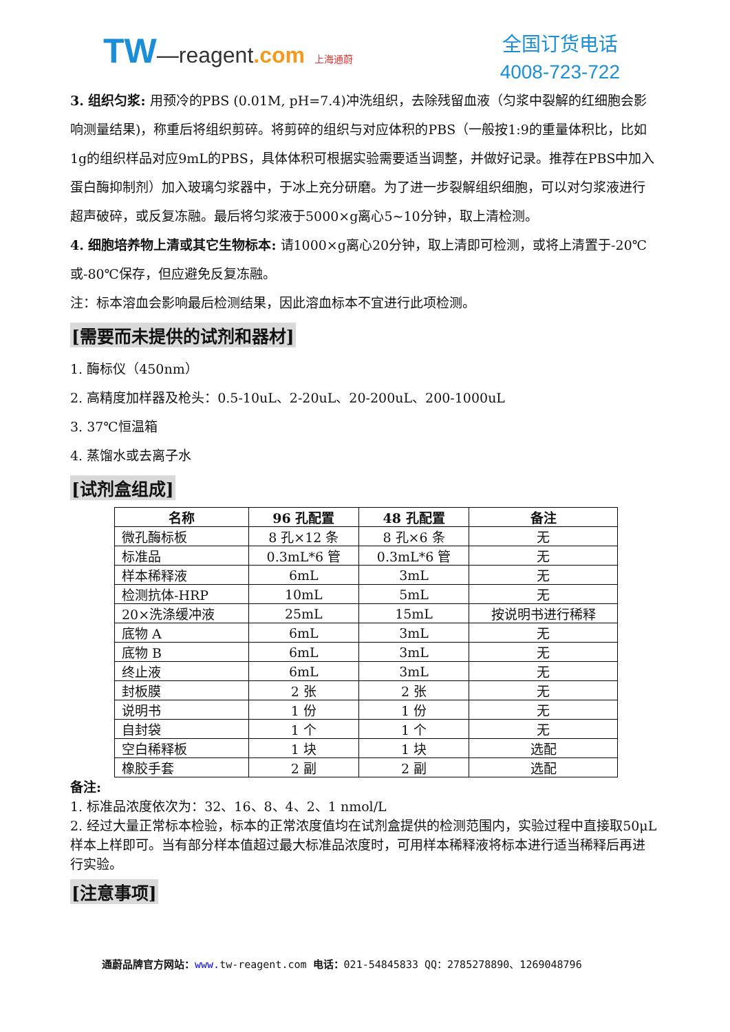TW—reagent.com 上海通蔚
全国订货电话
4008-723-722
3. 组织匀浆: 用预冷的PBS (0.01M, pH=7.4)冲洗组织，去除残留血液（匀浆中裂解的红细胞会影响测量结果)，称重后将组织剪碎。将剪碎的组织与对应体积的PBS（一般按1:9的重量体积比，比如1g的组织样品对应9mL的PBS，具体体积可根据实验需要适当调整，并做好记录。推荐在PBS中加入蛋白酶抑制剂）加入玻璃匀浆器中，于冰上充分研磨。为了进一步裂解组织细胞，可以对匀浆液进行超声破碎，或反复冻融。最后将匀浆液于5000×g离心5~10分钟，取上清检测。
4. 细胞培养物上清或其它生物标本: 请1000×g离心20分钟，取上清即可检测，或将上清置于-20℃或-80℃保存，但应避免反复冻融。
注：标本溶血会影响最后检测结果，因此溶血标本不宜进行此项检测。
[需要而未提供的试剂和器材]
1. 酶标仪（450nm）
2. 高精度加样器及枪头：0.5-10uL、2-20uL、20-200uL、200-1000uL
3. 37℃恒温箱
4. 蒸馏水或去离子水
[试剂盒组成]
| 名称 | 96 孔配置 | 48 孔配置 | 备注 |
| --- | --- | --- | --- |
| 微孔酶标板 | 8 孔×12 条 | 8 孔×6 条 | 无 |
| 标准品 | 0.3mL*6 管 | 0.3mL*6 管 | 无 |
| 样本稀释液 | 6mL | 3mL | 无 |
| 检测抗体-HRP | 10mL | 5mL | 无 |
| 20×洗涤缓冲液 | 25mL | 15mL | 按说明书进行稀释 |
| 底物 A | 6mL | 3mL | 无 |
| 底物 B | 6mL | 3mL | 无 |
| 终止液 | 6mL | 3mL | 无 |
| 封板膜 | 2 张 | 2 张 | 无 |
| 说明书 | 1 份 | 1 份 | 无 |
| 自封袋 | 1 个 | 1 个 | 无 |
| 空白稀释板 | 1 块 | 1 块 | 选配 |
| 橡胶手套 | 2 副 | 2 副 | 选配 |
备注:
1. 标准品浓度依次为：32、16、8、4、2、1 nmol/L
2. 经过大量正常标本检验，标本的正常浓度值均在试剂盒提供的检测范围内，实验过程中直接取50μL样本上样即可。当有部分样本值超过最大标准品浓度时，可用样本稀释液将标本进行适当稀释后再进行实验。
[注意事项]
通蔚品牌官方网站：www. tw-reagent.com 电话：021-54845833 QQ：2785278890、1269048796